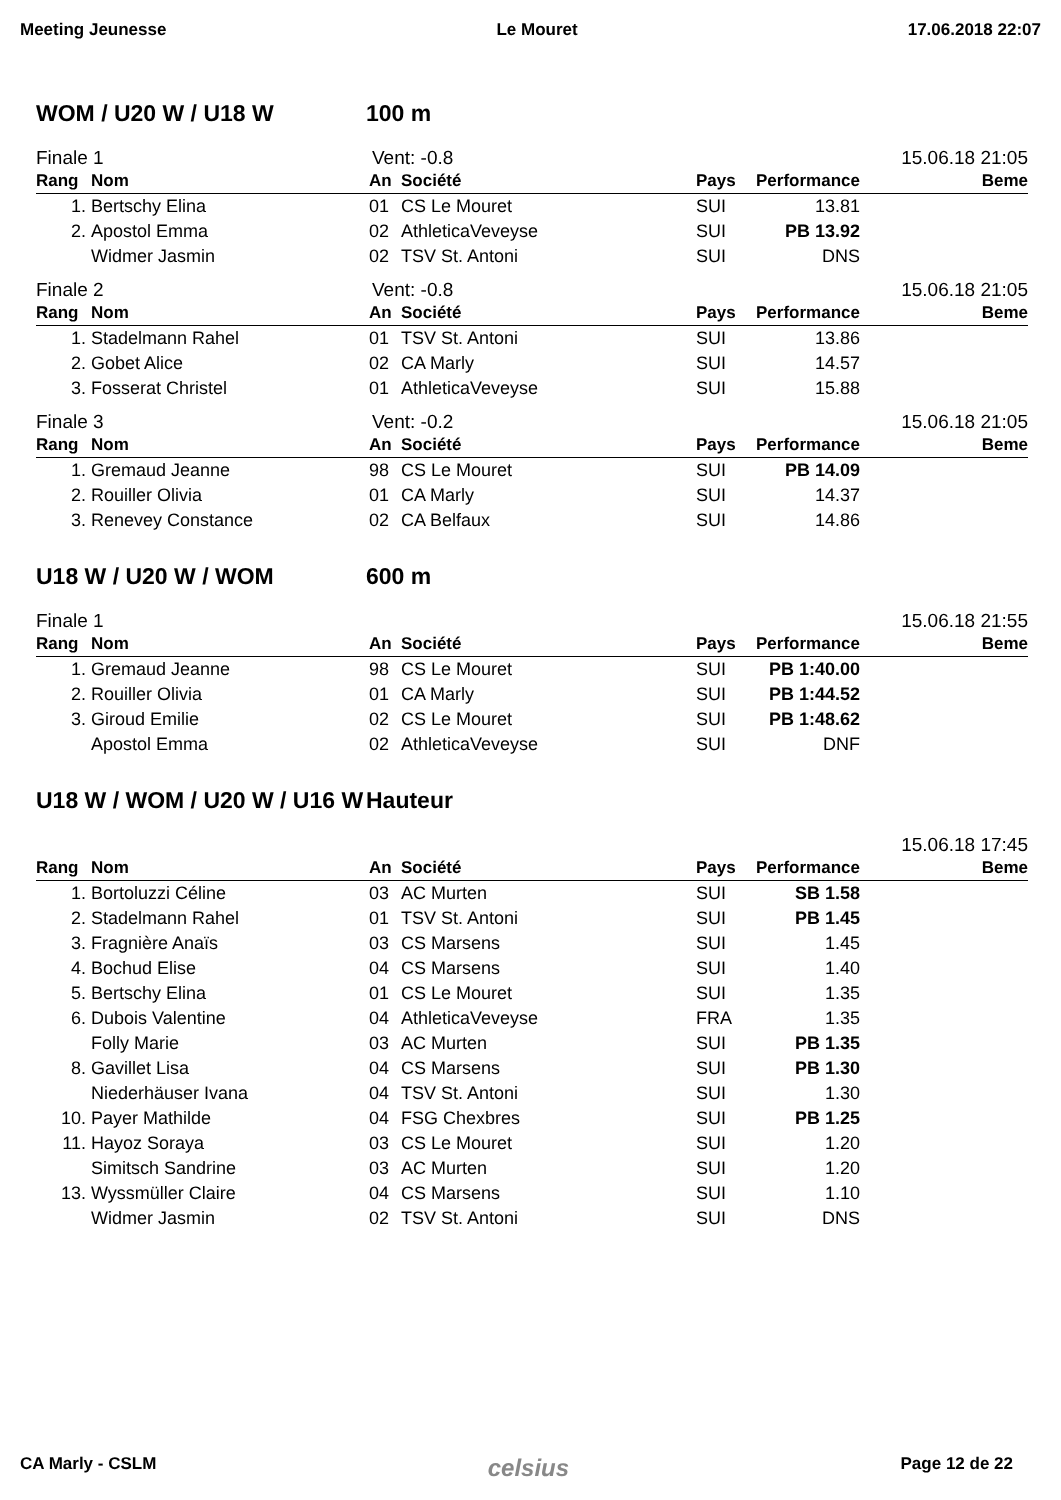Meeting Jeunesse Le Mouret 17.06.2018 22:07
WOM / U20 W / U18 W 100 m
Finale 1 Vent: -0.8 15.06.18 21:05
| Rang | Nom | An | Société | Pays | Performance | Beme |
| --- | --- | --- | --- | --- | --- | --- |
| 1. | Bertschy Elina | 01 | CS Le Mouret | SUI | 13.81 | |
| 2. | Apostol Emma | 02 | AthleticaVeveyse | SUI | PB 13.92 | |
| | Widmer Jasmin | 02 | TSV St. Antoni | SUI | DNS | |
Finale 2 Vent: -0.8 15.06.18 21:05
| Rang | Nom | An | Société | Pays | Performance | Beme |
| --- | --- | --- | --- | --- | --- | --- |
| 1. | Stadelmann Rahel | 01 | TSV St. Antoni | SUI | 13.86 | |
| 2. | Gobet Alice | 02 | CA Marly | SUI | 14.57 | |
| 3. | Fosserat Christel | 01 | AthleticaVeveyse | SUI | 15.88 | |
Finale 3 Vent: -0.2 15.06.18 21:05
| Rang | Nom | An | Société | Pays | Performance | Beme |
| --- | --- | --- | --- | --- | --- | --- |
| 1. | Gremaud Jeanne | 98 | CS Le Mouret | SUI | PB 14.09 | |
| 2. | Rouiller Olivia | 01 | CA Marly | SUI | 14.37 | |
| 3. | Renevey Constance | 02 | CA Belfaux | SUI | 14.86 | |
U18 W / U20 W / WOM 600 m
Finale 1 15.06.18 21:55
| Rang | Nom | An | Société | Pays | Performance | Beme |
| --- | --- | --- | --- | --- | --- | --- |
| 1. | Gremaud Jeanne | 98 | CS Le Mouret | SUI | PB 1:40.00 | |
| 2. | Rouiller Olivia | 01 | CA Marly | SUI | PB 1:44.52 | |
| 3. | Giroud Emilie | 02 | CS Le Mouret | SUI | PB 1:48.62 | |
| | Apostol Emma | 02 | AthleticaVeveyse | SUI | DNF | |
U18 W / WOM / U20 W / U16 W Hauteur
15.06.18 17:45
| Rang | Nom | An | Société | Pays | Performance | Beme |
| --- | --- | --- | --- | --- | --- | --- |
| 1. | Bortoluzzi Céline | 03 | AC Murten | SUI | SB 1.58 | |
| 2. | Stadelmann Rahel | 01 | TSV St. Antoni | SUI | PB 1.45 | |
| 3. | Fragnière Anaïs | 03 | CS Marsens | SUI | 1.45 | |
| 4. | Bochud Elise | 04 | CS Marsens | SUI | 1.40 | |
| 5. | Bertschy Elina | 01 | CS Le Mouret | SUI | 1.35 | |
| 6. | Dubois Valentine | 04 | AthleticaVeveyse | FRA | 1.35 | |
| | Folly Marie | 03 | AC Murten | SUI | PB 1.35 | |
| 8. | Gavillet Lisa | 04 | CS Marsens | SUI | PB 1.30 | |
| | Niederhäuser Ivana | 04 | TSV St. Antoni | SUI | 1.30 | |
| 10. | Payer Mathilde | 04 | FSG Chexbres | SUI | PB 1.25 | |
| 11. | Hayoz Soraya | 03 | CS Le Mouret | SUI | 1.20 | |
| | Simitsch Sandrine | 03 | AC Murten | SUI | 1.20 | |
| 13. | Wyssmüller Claire | 04 | CS Marsens | SUI | 1.10 | |
| | Widmer Jasmin | 02 | TSV St. Antoni | SUI | DNS | |
CA Marly - CSLM celsius Page 12 de 22